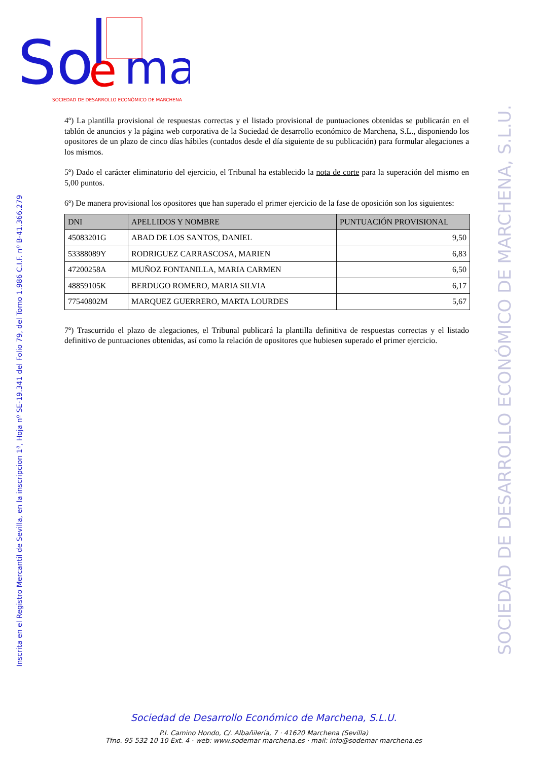So
e
ma
SOCIEDAD DE DESARROLLO ECONÓMICO DE MARCHENA
Inscrita en el Registro Mercantil de Sevilla, en la inscripcion 1ª, Hoja nº SE-19.341 del Folio 79, del Tomo 1.986 C.I.F. nº B-41.366.279
SOCIEDAD DE DESARROLLO ECONÓMICO DE MARCHENA, S.L.U.
4º) La plantilla provisional de respuestas correctas y el listado provisional de puntuaciones obtenidas se publicarán en el tablón de anuncios y la página web corporativa de la Sociedad de desarrollo económico de Marchena, S.L., disponiendo los opositores de un plazo de cinco días hábiles (contados desde el día siguiente de su publicación) para formular alegaciones a los mismos.
5º) Dado el carácter eliminatorio del ejercicio, el Tribunal ha establecido la nota de corte para la superación del mismo en 5,00 puntos.
6º) De manera provisional los opositores que han superado el primer ejercicio de la fase de oposición son los siguientes:
| DNI | APELLIDOS Y NOMBRE | PUNTUACIÓN PROVISIONAL |
| --- | --- | --- |
| 45083201G | ABAD DE LOS SANTOS, DANIEL | 9,50 |
| 53388089Y | RODRIGUEZ CARRASCOSA, MARIEN | 6,83 |
| 47200258A | MUÑOZ FONTANILLA, MARIA CARMEN | 6,50 |
| 48859105K | BERDUGO ROMERO, MARIA SILVIA | 6,17 |
| 77540802M | MARQUEZ GUERRERO, MARTA LOURDES | 5,67 |
7º) Trascurrido el plazo de alegaciones, el Tribunal publicará la plantilla definitiva de respuestas correctas y el listado definitivo de puntuaciones obtenidas, así como la relación de opositores que hubiesen superado el primer ejercicio.
Sociedad de Desarrollo Económico de Marchena, S.L.U.
P.I. Camino Hondo, C/. Albañilería, 7 · 41620 Marchena (Sevilla)
Tfno. 95 532 10 10 Ext. 4 · web: www.sodemar-marchena.es · mail: info@sodemar-marchena.es